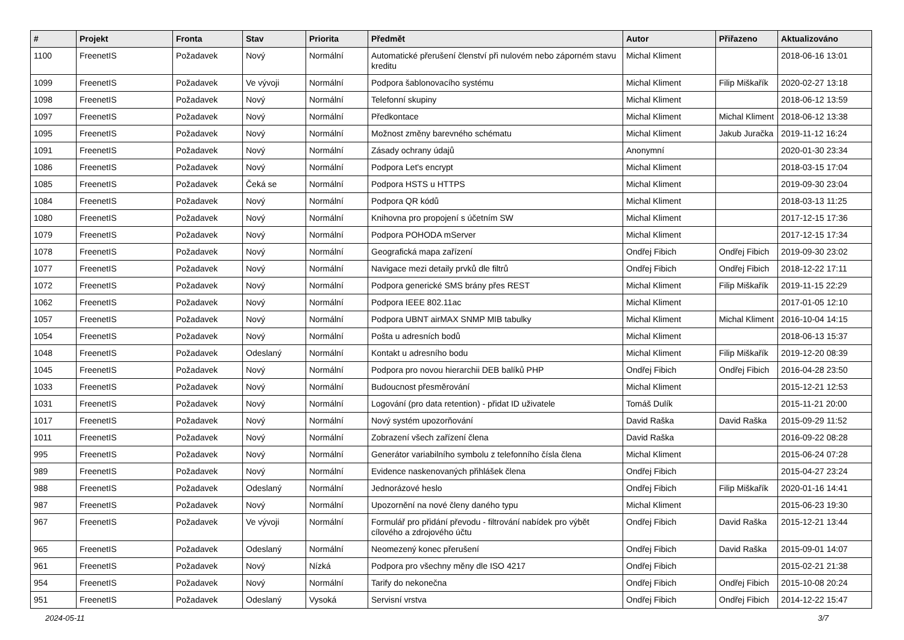| # | Projekt | Fronta | Stav | Priorita | Předmět | Autor | Přiřazeno | Aktualizováno |
| --- | --- | --- | --- | --- | --- | --- | --- | --- |
| 1100 | FreenetIS | Požadavek | Nový | Normální | Automatické přerušení členství při nulovém nebo záporném stavu kreditu | Michal Kliment | | 2018-06-16 13:01 |
| 1099 | FreenetIS | Požadavek | Ve vývoji | Normální | Podpora šablonovacího systému | Michal Kliment | Filip Miškařík | 2020-02-27 13:18 |
| 1098 | FreenetIS | Požadavek | Nový | Normální | Telefonní skupiny | Michal Kliment | | 2018-06-12 13:59 |
| 1097 | FreenetIS | Požadavek | Nový | Normální | Předkontace | Michal Kliment | Michal Kliment | 2018-06-12 13:38 |
| 1095 | FreenetIS | Požadavek | Nový | Normální | Možnost změny barevného schématu | Michal Kliment | Jakub Juračka | 2019-11-12 16:24 |
| 1091 | FreenetIS | Požadavek | Nový | Normální | Zásady ochrany údajů | Anonymní | | 2020-01-30 23:34 |
| 1086 | FreenetIS | Požadavek | Nový | Normální | Podpora Let's encrypt | Michal Kliment | | 2018-03-15 17:04 |
| 1085 | FreenetIS | Požadavek | Čeká se | Normální | Podpora HSTS u HTTPS | Michal Kliment | | 2019-09-30 23:04 |
| 1084 | FreenetIS | Požadavek | Nový | Normální | Podpora QR kódů | Michal Kliment | | 2018-03-13 11:25 |
| 1080 | FreenetIS | Požadavek | Nový | Normální | Knihovna pro propojení s účetním SW | Michal Kliment | | 2017-12-15 17:36 |
| 1079 | FreenetIS | Požadavek | Nový | Normální | Podpora POHODA mServer | Michal Kliment | | 2017-12-15 17:34 |
| 1078 | FreenetIS | Požadavek | Nový | Normální | Geografická mapa zařízení | Ondřej Fibich | Ondřej Fibich | 2019-09-30 23:02 |
| 1077 | FreenetIS | Požadavek | Nový | Normální | Navigace mezi detaily prvků dle filtrů | Ondřej Fibich | Ondřej Fibich | 2018-12-22 17:11 |
| 1072 | FreenetIS | Požadavek | Nový | Normální | Podpora generické SMS brány přes REST | Michal Kliment | Filip Miškařík | 2019-11-15 22:29 |
| 1062 | FreenetIS | Požadavek | Nový | Normální | Podpora IEEE 802.11ac | Michal Kliment | | 2017-01-05 12:10 |
| 1057 | FreenetIS | Požadavek | Nový | Normální | Podpora UBNT airMAX SNMP MIB tabulky | Michal Kliment | Michal Kliment | 2016-10-04 14:15 |
| 1054 | FreenetIS | Požadavek | Nový | Normální | Pošta u adresních bodů | Michal Kliment | | 2018-06-13 15:37 |
| 1048 | FreenetIS | Požadavek | Odeslaný | Normální | Kontakt u adresního bodu | Michal Kliment | Filip Miškařík | 2019-12-20 08:39 |
| 1045 | FreenetIS | Požadavek | Nový | Normální | Podpora pro novou hierarchii DEB balíků PHP | Ondřej Fibich | Ondřej Fibich | 2016-04-28 23:50 |
| 1033 | FreenetIS | Požadavek | Nový | Normální | Budoucnost přesměrování | Michal Kliment | | 2015-12-21 12:53 |
| 1031 | FreenetIS | Požadavek | Nový | Normální | Logování (pro data retention) - přidat ID uživatele | Tomáš Dulík | | 2015-11-21 20:00 |
| 1017 | FreenetIS | Požadavek | Nový | Normální | Nový systém upozorňování | David Raška | David Raška | 2015-09-29 11:52 |
| 1011 | FreenetIS | Požadavek | Nový | Normální | Zobrazení všech zařízení člena | David Raška | | 2016-09-22 08:28 |
| 995 | FreenetIS | Požadavek | Nový | Normální | Generátor variabilního symbolu z telefonního čísla člena | Michal Kliment | | 2015-06-24 07:28 |
| 989 | FreenetIS | Požadavek | Nový | Normální | Evidence naskenovaných přihlášek člena | Ondřej Fibich | | 2015-04-27 23:24 |
| 988 | FreenetIS | Požadavek | Odeslaný | Normální | Jednorázové heslo | Ondřej Fibich | Filip Miškařík | 2020-01-16 14:41 |
| 987 | FreenetIS | Požadavek | Nový | Normální | Upozornění na nové členy daného typu | Michal Kliment | | 2015-06-23 19:30 |
| 967 | FreenetIS | Požadavek | Ve vývoji | Normální | Formulář pro přidání převodu - filtrování nabídek pro výbět cílového a zdrojového účtu | Ondřej Fibich | David Raška | 2015-12-21 13:44 |
| 965 | FreenetIS | Požadavek | Odeslaný | Normální | Neomezený konec přerušení | Ondřej Fibich | David Raška | 2015-09-01 14:07 |
| 961 | FreenetIS | Požadavek | Nový | Nízká | Podpora pro všechny měny dle ISO 4217 | Ondřej Fibich | | 2015-02-21 21:38 |
| 954 | FreenetIS | Požadavek | Nový | Normální | Tarify do nekonečna | Ondřej Fibich | Ondřej Fibich | 2015-10-08 20:24 |
| 951 | FreenetIS | Požadavek | Odeslaný | Vysoká | Servisní vrstva | Ondřej Fibich | Ondřej Fibich | 2014-12-22 15:47 |
2024-05-11 3/7